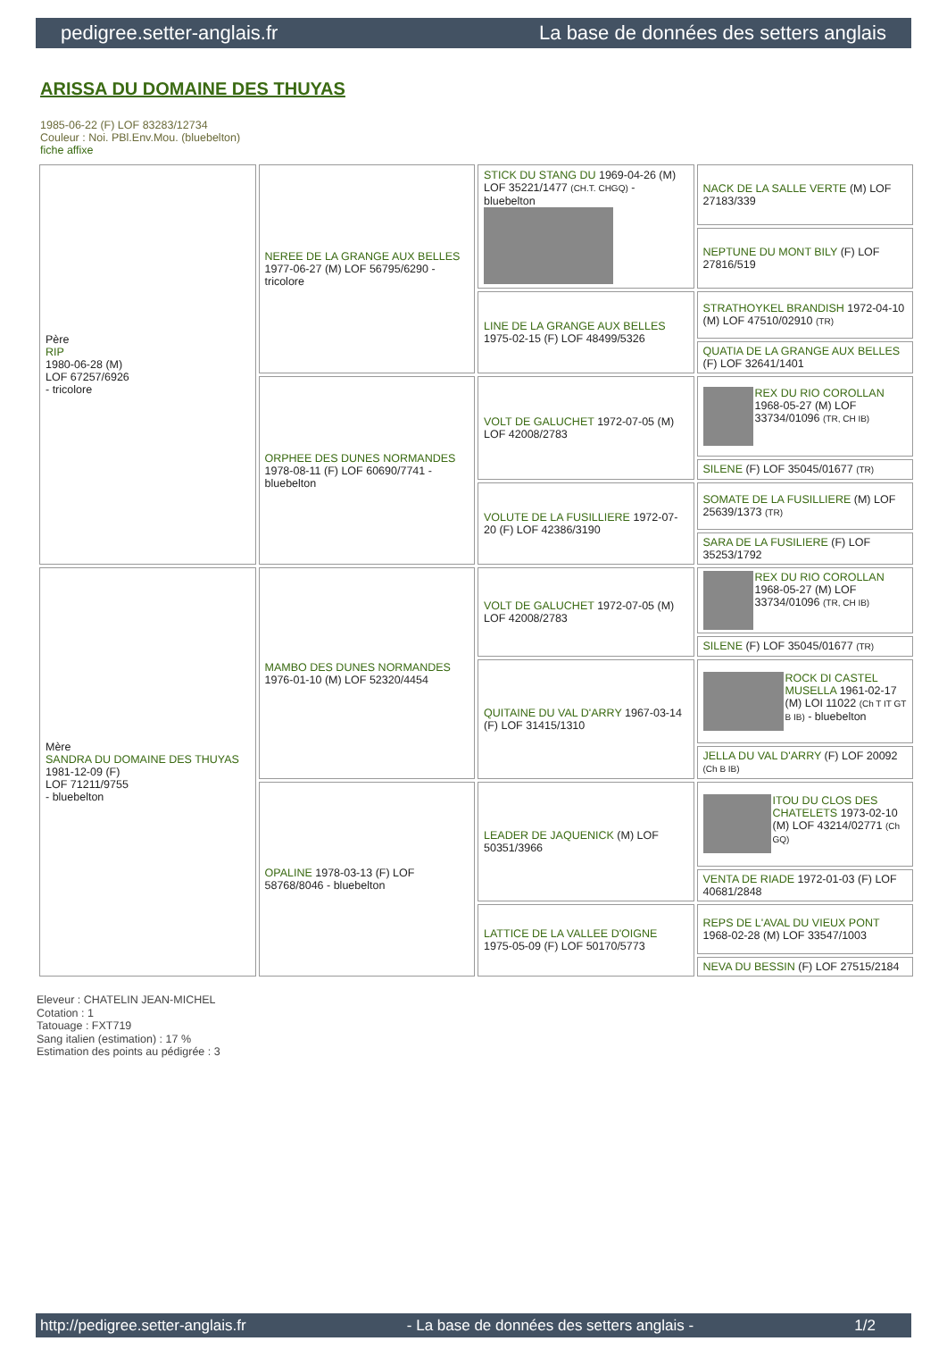pedigree.setter-anglais.fr La base de données des setters anglais
ARISSA DU DOMAINE DES THUYAS
1985-06-22 (F) LOF 83283/12734
Couleur : Noi. PBl.Env.Mou. (bluebelton)
fiche affixe
| Père RIP 1980-06-28 (M) LOF 67257/6926 - tricolore | NEREE DE LA GRANGE AUX BELLES 1977-06-27 (M) LOF 56795/6290 - tricolore | STICK DU STANG DU 1969-04-26 (M) LOF 35221/1477 (CH.T. CHGQ) - bluebelton | NACK DE LA SALLE VERTE (M) LOF 27183/339 |
| | | | NEPTUNE DU MONT BILY (F) LOF 27816/519 |
| | | LINE DE LA GRANGE AUX BELLES 1975-02-15 (F) LOF 48499/5326 | STRATHOYKEL BRANDISH 1972-04-10 (M) LOF 47510/02910 (TR) |
| | | | QUATIA DE LA GRANGE AUX BELLES (F) LOF 32641/1401 |
| | ORPHEE DES DUNES NORMANDES 1978-08-11 (F) LOF 60690/7741 - bluebelton | VOLT DE GALUCHET 1972-07-05 (M) LOF 42008/2783 | REX DU RIO COROLLAN 1968-05-27 (M) LOF 33734/01096 (TR, CH IB) |
| | | | SILENE (F) LOF 35045/01677 (TR) |
| | | VOLUTE DE LA FUSILLIERE 1972-07-20 (F) LOF 42386/3190 | SOMATE DE LA FUSILLIERE (M) LOF 25639/1373 (TR) |
| | | | SARA DE LA FUSILIERE (F) LOF 35253/1792 |
| Mère SANDRA DU DOMAINE DES THUYAS 1981-12-09 (F) LOF 71211/9755 - bluebelton | MAMBO DES DUNES NORMANDES 1976-01-10 (M) LOF 52320/4454 | VOLT DE GALUCHET 1972-07-05 (M) LOF 42008/2783 | REX DU RIO COROLLAN 1968-05-27 (M) LOF 33734/01096 (TR, CH IB) |
| | | | SILENE (F) LOF 35045/01677 (TR) |
| | | QUITAINE DU VAL D'ARRY 1967-03-14 (F) LOF 31415/1310 | ROCK DI CASTEL MUSELLA 1961-02-17 (M) LOI 11022 (Ch T IT GT B IB) - bluebelton |
| | | | JELLA DU VAL D'ARRY (F) LOF 20092 (Ch B IB) |
| | OPALINE 1978-03-13 (F) LOF 58768/8046 - bluebelton | LEADER DE JAQUENICK (M) LOF 50351/3966 | ITOU DU CLOS DES CHATELETS 1973-02-10 (M) LOF 43214/02771 (Ch GQ) |
| | | | VENTA DE RIADE 1972-01-03 (F) LOF 40681/2848 |
| | | LATTICE DE LA VALLEE D'OIGNE 1975-05-09 (F) LOF 50170/5773 | REPS DE L'AVAL DU VIEUX PONT 1968-02-28 (M) LOF 33547/1003 |
| | | | NEVA DU BESSIN (F) LOF 27515/2184 |
Eleveur : CHATELIN JEAN-MICHEL
Cotation : 1
Tatouage : FXT719
Sang italien (estimation) : 17 %
Estimation des points au pédigrée : 3
http://pedigree.setter-anglais.fr - La base de données des setters anglais - 1/2